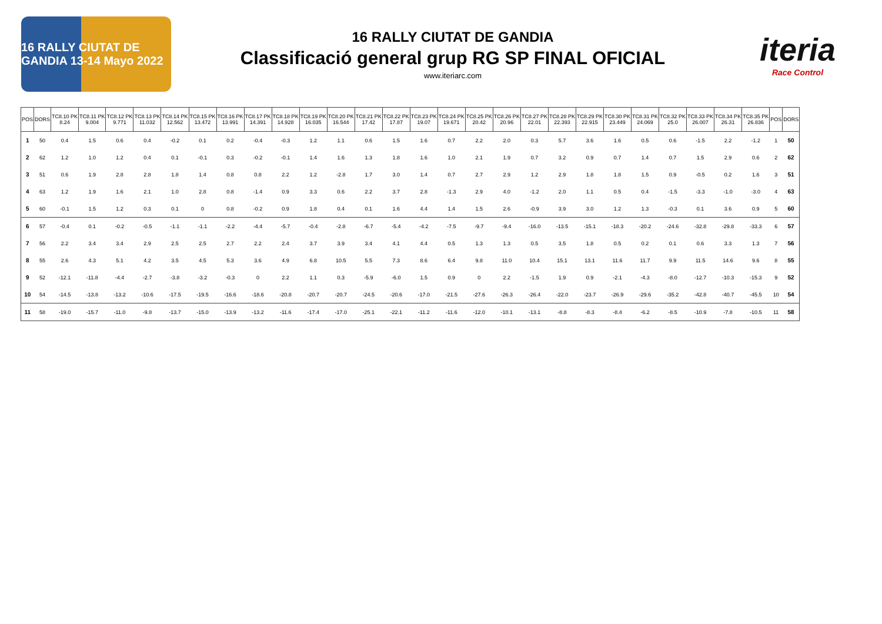16 RALLY CIUTAT DE GANDIA 13-14 Mayo 2022
16 RALLY CIUTAT DE GANDIA
Classificació general grup RG SP FINAL OFICIAL
www.iteriarc.com
iteria
Race Control
| POS | DORS | TC8.10 PK 8.24 | TC8.11 PK 9.004 | TC8.12 PK 9.771 | TC8.13 PK 11.032 | TC8.14 PK 12.562 | TC8.15 PK 13.472 | TC8.16 PK 13.991 | TC8.17 PK 14.391 | TC8.18 PK 14.928 | TC8.19 PK 16.035 | TC8.20 PK 16.544 | TC8.21 PK 17.42 | TC8.22 PK 17.87 | TC8.23 PK 19.07 | TC8.24 PK 19.671 | TC8.25 PK 20.42 | TC8.26 PK 20.96 | TC8.27 PK 22.01 | TC8.28 PK 22.393 | TC8.29 PK 22.915 | TC8.30 PK 23.449 | TC8.31 PK 24.069 | TC8.32 PK 25.0 | TC8.33 PK 26.007 | TC8.34 PK 26.31 | TC8.35 PK 26.836 | POS | DORS |
| --- | --- | --- | --- | --- | --- | --- | --- | --- | --- | --- | --- | --- | --- | --- | --- | --- | --- | --- | --- | --- | --- | --- | --- | --- | --- | --- | --- | --- | --- |
| 1 | 50 | 0.4 | 1.5 | 0.6 | 0.4 | -0.2 | 0.1 | 0.2 | -0.4 | -0.3 | 1.2 | 1.1 | 0.6 | 1.5 | 1.6 | 0.7 | 2.2 | 2.0 | 0.3 | 5.7 | 3.6 | 1.6 | 0.5 | 0.6 | -1.5 | 2.2 | -1.2 | 1 | 50 |
| 2 | 62 | 1.2 | 1.0 | 1.2 | 0.4 | 0.1 | -0.1 | 0.3 | -0.2 | -0.1 | 1.4 | 1.6 | 1.3 | 1.8 | 1.6 | 1.0 | 2.1 | 1.9 | 0.7 | 3.2 | 0.9 | 0.7 | 1.4 | 0.7 | 1.5 | 2.9 | 0.6 | 2 | 62 |
| 3 | 51 | 0.6 | 1.9 | 2.8 | 2.8 | 1.8 | 1.4 | 0.8 | 0.8 | 2.2 | 1.2 | -2.8 | 1.7 | 3.0 | 1.4 | 0.7 | 2.7 | 2.9 | 1.2 | 2.9 | 1.8 | 1.8 | 1.5 | 0.9 | -0.5 | 0.2 | 1.6 | 3 | 51 |
| 4 | 63 | 1.2 | 1.9 | 1.6 | 2.1 | 1.0 | 2.8 | 0.8 | -1.4 | 0.9 | 3.3 | 0.6 | 2.2 | 3.7 | 2.8 | -1.3 | 2.9 | 4.0 | -1.2 | 2.0 | 1.1 | 0.5 | 0.4 | -1.5 | -3.3 | -1.0 | -3.0 | 4 | 63 |
| 5 | 60 | -0.1 | 1.5 | 1.2 | 0.3 | 0.1 | 0 | 0.8 | -0.2 | 0.9 | 1.8 | 0.4 | 0.1 | 1.6 | 4.4 | 1.4 | 1.5 | 2.6 | -0.9 | 3.9 | 3.0 | 1.2 | 1.3 | -0.3 | 0.1 | 3.6 | 0.9 | 5 | 60 |
| 6 | 57 | -0.4 | 0.1 | -0.2 | -0.5 | -1.1 | -1.1 | -2.2 | -4.4 | -5.7 | -0.4 | -2.8 | -6.7 | -5.4 | -4.2 | -7.5 | -9.7 | -9.4 | -16.0 | -13.5 | -15.1 | -18.3 | -20.2 | -24.6 | -32.8 | -29.8 | -33.3 | 6 | 57 |
| 7 | 56 | 2.2 | 3.4 | 3.4 | 2.9 | 2.5 | 2.5 | 2.7 | 2.2 | 2.4 | 3.7 | 3.9 | 3.4 | 4.1 | 4.4 | 0.5 | 1.3 | 1.3 | 0.5 | 3.5 | 1.8 | 0.5 | 0.2 | 0.1 | 0.6 | 3.3 | 1.3 | 7 | 56 |
| 8 | 55 | 2.6 | 4.3 | 5.1 | 4.2 | 3.5 | 4.5 | 5.3 | 3.6 | 4.9 | 6.8 | 10.5 | 5.5 | 7.3 | 8.6 | 6.4 | 9.8 | 11.0 | 10.4 | 15.1 | 13.1 | 11.6 | 11.7 | 9.9 | 11.5 | 14.6 | 9.6 | 8 | 55 |
| 9 | 52 | -12.1 | -11.8 | -4.4 | -2.7 | -3.8 | -3.2 | -0.3 | 0 | 2.2 | 1.1 | 0.3 | -5.9 | -6.0 | 1.5 | 0.9 | 0 | 2.2 | -1.5 | 1.9 | 0.9 | -2.1 | -4.3 | -8.0 | -12.7 | -10.3 | -15.3 | 9 | 52 |
| 10 | 54 | -14.5 | -13.8 | -13.2 | -10.6 | -17.5 | -19.5 | -16.6 | -18.6 | -20.8 | -20.7 | -20.7 | -24.5 | -20.6 | -17.0 | -21.5 | -27.6 | -26.3 | -26.4 | -22.0 | -23.7 | -26.9 | -29.6 | -35.2 | -42.8 | -40.7 | -45.5 | 10 | 54 |
| 11 | 58 | -19.0 | -15.7 | -11.0 | -9.8 | -13.7 | -15.0 | -13.9 | -13.2 | -11.6 | -17.4 | -17.0 | -25.1 | -22.1 | -11.2 | -11.6 | -12.0 | -10.1 | -13.1 | -8.8 | -8.3 | -8.4 | -6.2 | -8.5 | -10.9 | -7.8 | -10.5 | 11 | 58 |